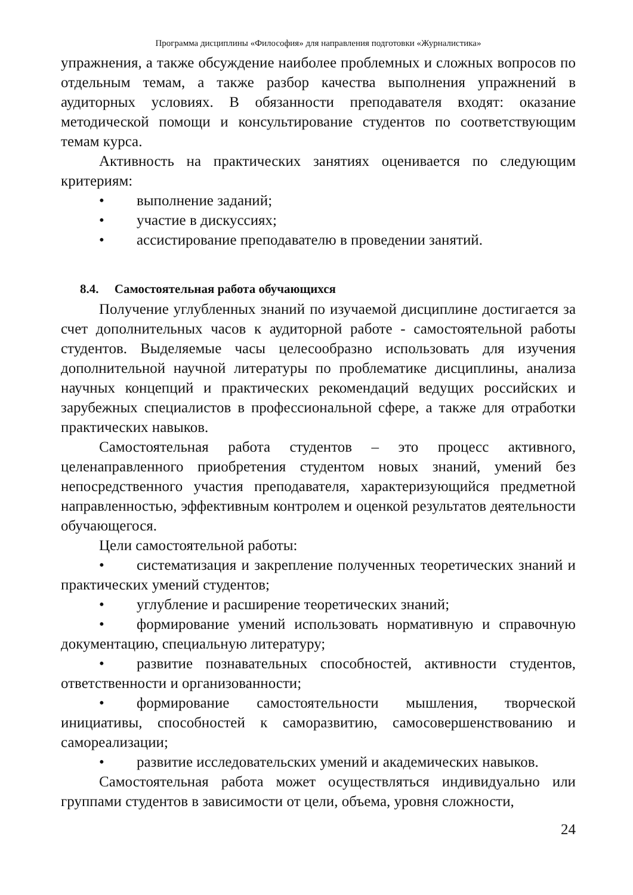Программа дисциплины «Философия» для направления подготовки «Журналистика»
упражнения, а также обсуждение наиболее проблемных и сложных вопросов по отдельным темам, а также разбор качества выполнения упражнений в аудиторных условиях. В обязанности преподавателя входят: оказание методической помощи и консультирование студентов по соответствующим темам курса.
Активность на практических занятиях оценивается по следующим критериям:
• выполнение заданий;
• участие в дискуссиях;
• ассистирование преподавателю в проведении занятий.
8.4. Самостоятельная работа обучающихся
Получение углубленных знаний по изучаемой дисциплине достигается за счет дополнительных часов к аудиторной работе - самостоятельной работы студентов. Выделяемые часы целесообразно использовать для изучения дополнительной научной литературы по проблематике дисциплины, анализа научных концепций и практических рекомендаций ведущих российских и зарубежных специалистов в профессиональной сфере, а также для отработки практических навыков.
Самостоятельная работа студентов – это процесс активного, целенаправленного приобретения студентом новых знаний, умений без непосредственного участия преподавателя, характеризующийся предметной направленностью, эффективным контролем и оценкой результатов деятельности обучающегося.
Цели самостоятельной работы:
• систематизация и закрепление полученных теоретических знаний и практических умений студентов;
• углубление и расширение теоретических знаний;
• формирование умений использовать нормативную и справочную документацию, специальную литературу;
• развитие познавательных способностей, активности студентов, ответственности и организованности;
• формирование самостоятельности мышления, творческой инициативы, способностей к саморазвитию, самосовершенствованию и самореализации;
• развитие исследовательских умений и академических навыков.
Самостоятельная работа может осуществляться индивидуально или группами студентов в зависимости от цели, объема, уровня сложности,
24